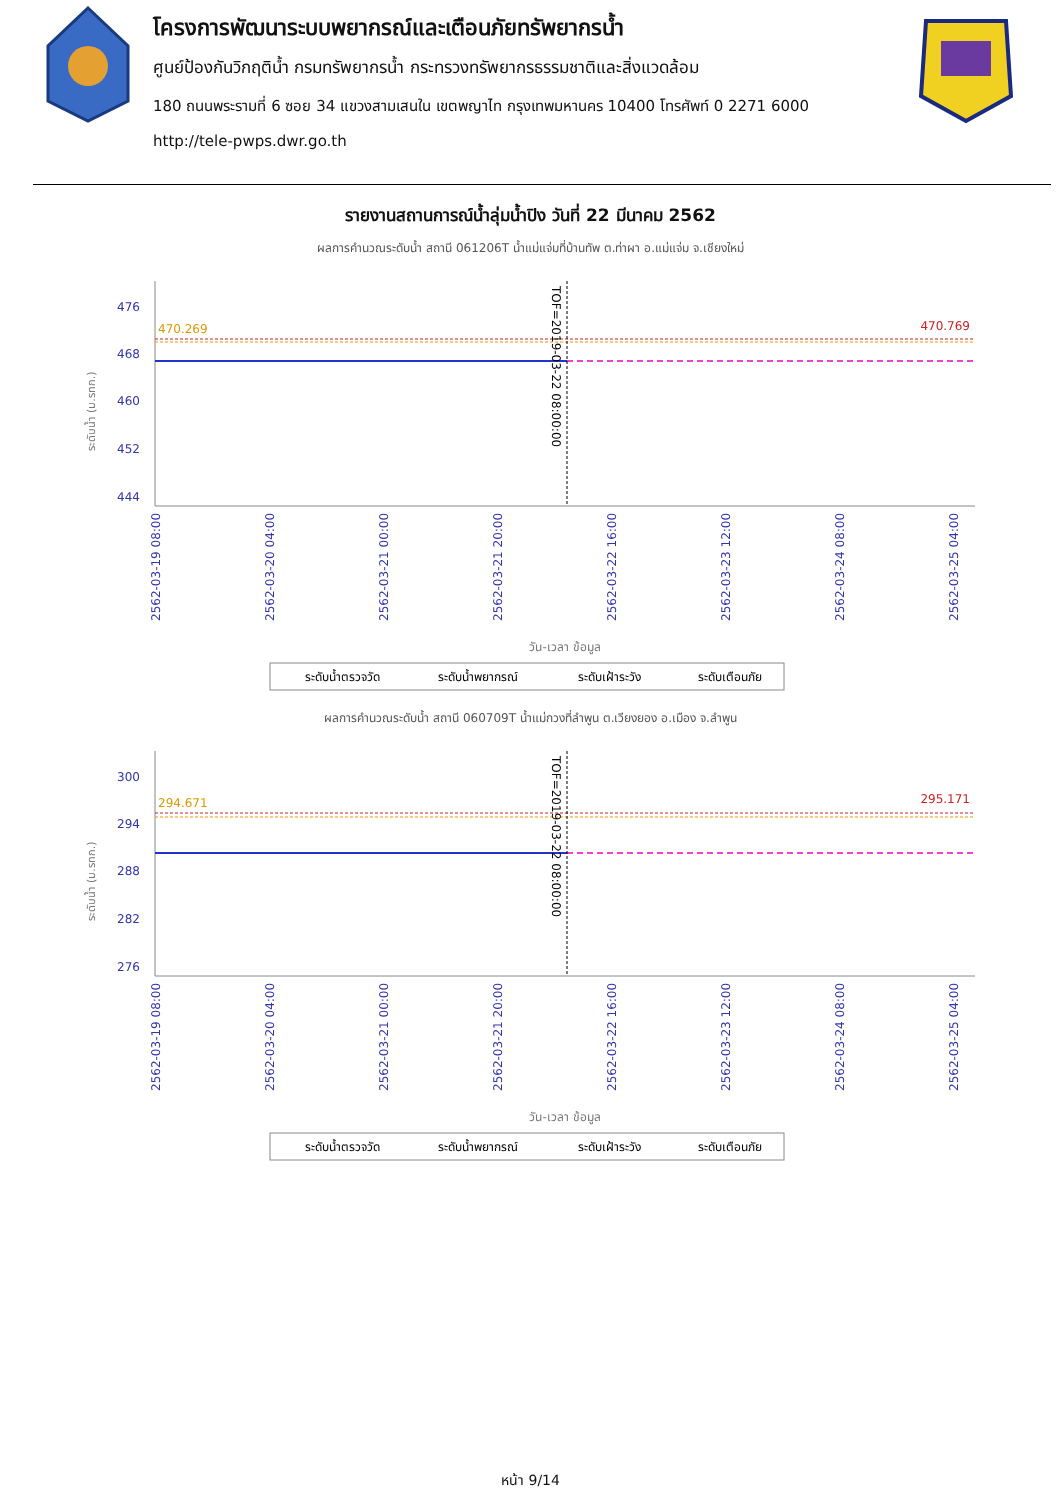โครงการพัฒนาระบบพยากรณ์และเตือนภัยทรัพยากรน้ำ
ศูนย์ป้องกันวิกฤติน้ำ กรมทรัพยากรน้ำ กระทรวงทรัพยากรธรรมชาติและสิ่งแวดล้อม
180 ถนนพระรามที่ 6 ซอย 34 แขวงสามเสนใน เขตพญาไท กรุงเทพมหานคร 10400 โทรศัพท์ 0 2271 6000
http://tele-pwps.dwr.go.th
รายงานสถานการณ์น้ำลุ่มน้ำปิง วันที่ 22 มีนาคม 2562
ผลการคำนวณระดับน้ำ สถานี 061206T น้ำแม่แจ่มที่บ้านทัพ ต.ท่าผา อ.แม่แจ่ม จ.เชียงใหม่
ระดับน้ำ (ม.รทก.)
476
468
460
452
444
470.269
470.769
TOF=2019-03-22 08:00:00
2562-03-19 08:00
2562-03-20 04:00
2562-03-21 00:00
2562-03-21 20:00
2562-03-22 16:00
2562-03-23 12:00
2562-03-24 08:00
2562-03-25 04:00
วัน-เวลา ข้อมูล
ระดับน้ำตรวจวัด
ระดับน้ำพยากรณ์
ระดับเฝ้าระวัง
ระดับเตือนภัย
ผลการคำนวณระดับน้ำ สถานี 060709T น้ำแม่กวงที่ลำพูน ต.เวียงยอง อ.เมือง จ.ลำพูน
ระดับน้ำ (ม.รทก.)
300
294
288
282
276
294.671
295.171
TOF=2019-03-22 08:00:00
2562-03-19 08:00
2562-03-20 04:00
2562-03-21 00:00
2562-03-21 20:00
2562-03-22 16:00
2562-03-23 12:00
2562-03-24 08:00
2562-03-25 04:00
วัน-เวลา ข้อมูล
ระดับน้ำตรวจวัด
ระดับน้ำพยากรณ์
ระดับเฝ้าระวัง
ระดับเตือนภัย
หน้า 9/14